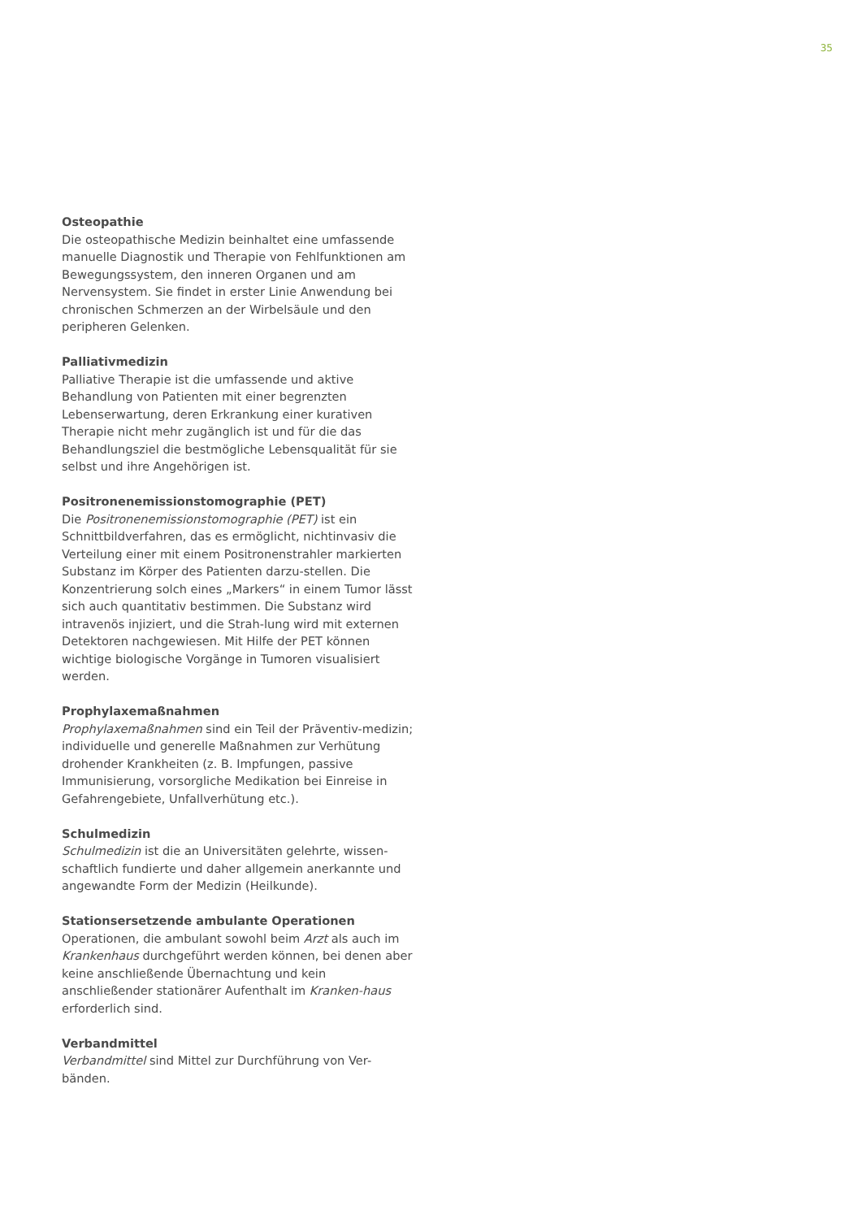35
Osteopathie
Die osteopathische Medizin beinhaltet eine umfassende manuelle Diagnostik und Therapie von Fehlfunktionen am Bewegungssystem, den inneren Organen und am Nervensystem. Sie findet in erster Linie Anwendung bei chronischen Schmerzen an der Wirbelsäule und den peripheren Gelenken.
Palliativmedizin
Palliative Therapie ist die umfassende und aktive Behandlung von Patienten mit einer begrenzten Lebenserwartung, deren Erkrankung einer kurativen Therapie nicht mehr zugänglich ist und für die das Behandlungsziel die bestmögliche Lebensqualität für sie selbst und ihre Angehörigen ist.
Positronenemissionstomographie (PET)
Die Positronenemissionstomographie (PET) ist ein Schnittbildverfahren, das es ermöglicht, nichtinvasiv die Verteilung einer mit einem Positronenstrahler markierten Substanz im Körper des Patienten darzu-stellen. Die Konzentrierung solch eines „Markers“ in einem Tumor lässt sich auch quantitativ bestimmen. Die Substanz wird intravenös injiziert, und die Strah-lung wird mit externen Detektoren nachgewiesen. Mit Hilfe der PET können wichtige biologische Vorgänge in Tumoren visualisiert werden.
Prophylaxemaßnahmen
Prophylaxemaßnahmen sind ein Teil der Präventiv-medizin; individuelle und generelle Maßnahmen zur Verhütung drohender Krankheiten (z. B. Impfungen, passive Immunisierung, vorsorgliche Medikation bei Einreise in Gefahrengebiete, Unfallverhütung etc.).
Schulmedizin
Schulmedizin ist die an Universitäten gelehrte, wissen-schaftlich fundierte und daher allgemein anerkannte und angewandte Form der Medizin (Heilkunde).
Stationsersetzende ambulante Operationen
Operationen, die ambulant sowohl beim Arzt als auch im Krankenhaus durchgeführt werden können, bei denen aber keine anschließende Übernachtung und kein anschließender stationärer Aufenthalt im Kranken-haus erforderlich sind.
Verbandmittel
Verbandmittel sind Mittel zur Durchführung von Ver-bänden.